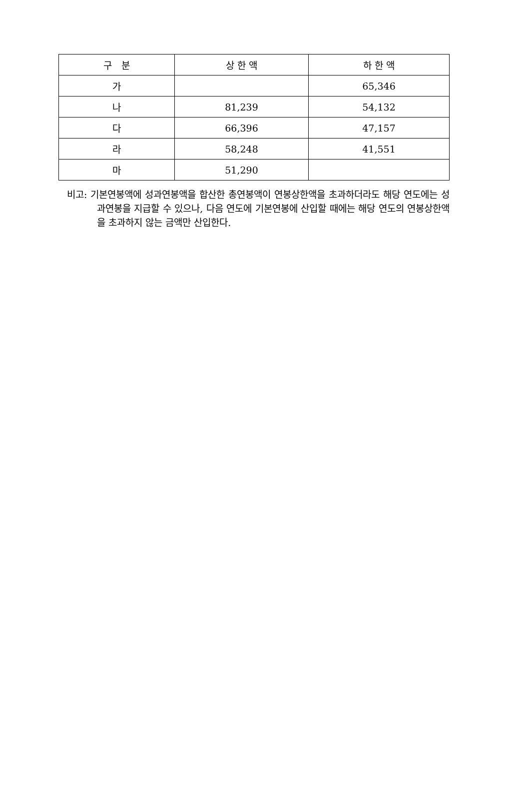| 구 분 | 상 한 액 | 하 한 액 |
| --- | --- | --- |
| 가 | | 65,346 |
| 나 | 81,239 | 54,132 |
| 다 | 66,396 | 47,157 |
| 라 | 58,248 | 41,551 |
| 마 | 51,290 | |
비고: 기본연봉액에 성과연봉액을 합산한 총연봉액이 연봉상한액을 초과하더라도 해당 연도에는 성과연봉을 지급할 수 있으나, 다음 연도에 기본연봉에 산입할 때에는 해당 연도의 연봉상한액을 초과하지 않는 금액만 산입한다.